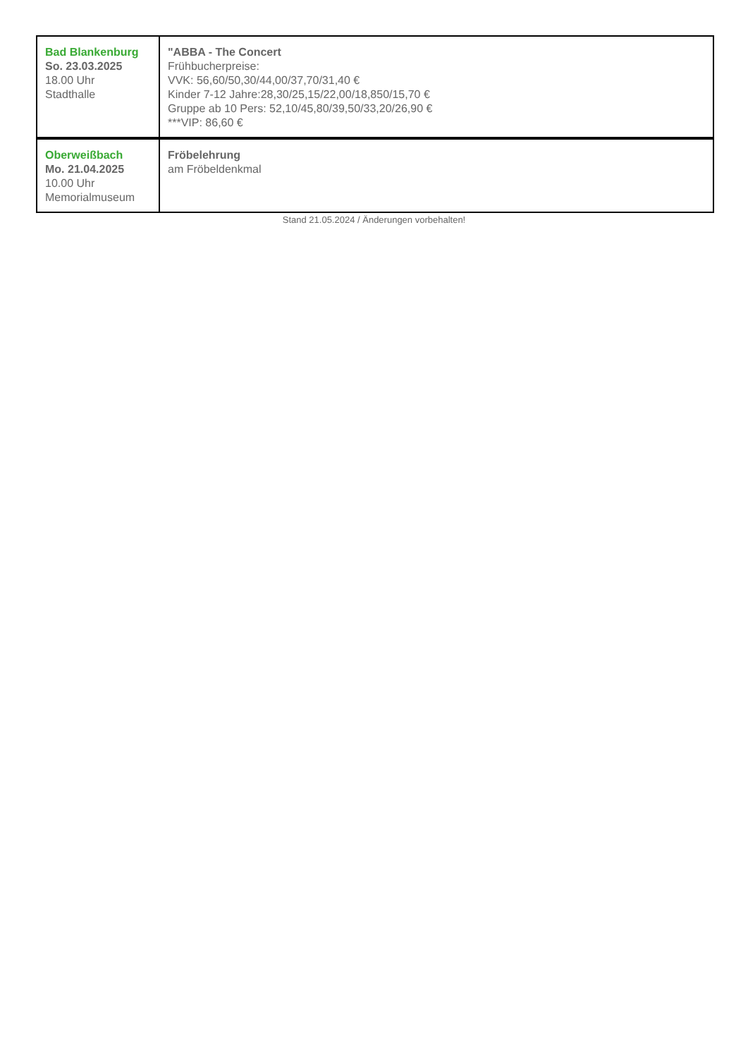| Bad Blankenburg So. 23.03.2025 18.00 Uhr Stadthalle | "ABBA - The Concert Frühbucherpreise: VVK: 56,60/50,30/44,00/37,70/31,40 € Kinder 7-12 Jahre:28,30/25,15/22,00/18,850/15,70 € Gruppe ab 10 Pers: 52,10/45,80/39,50/33,20/26,90 € ***VIP: 86,60 € |
| Oberweißbach Mo. 21.04.2025 10.00 Uhr Memorialmuseum | Fröbelehrung am Fröbeldenkmal |
Stand 21.05.2024 / Änderungen vorbehalten!